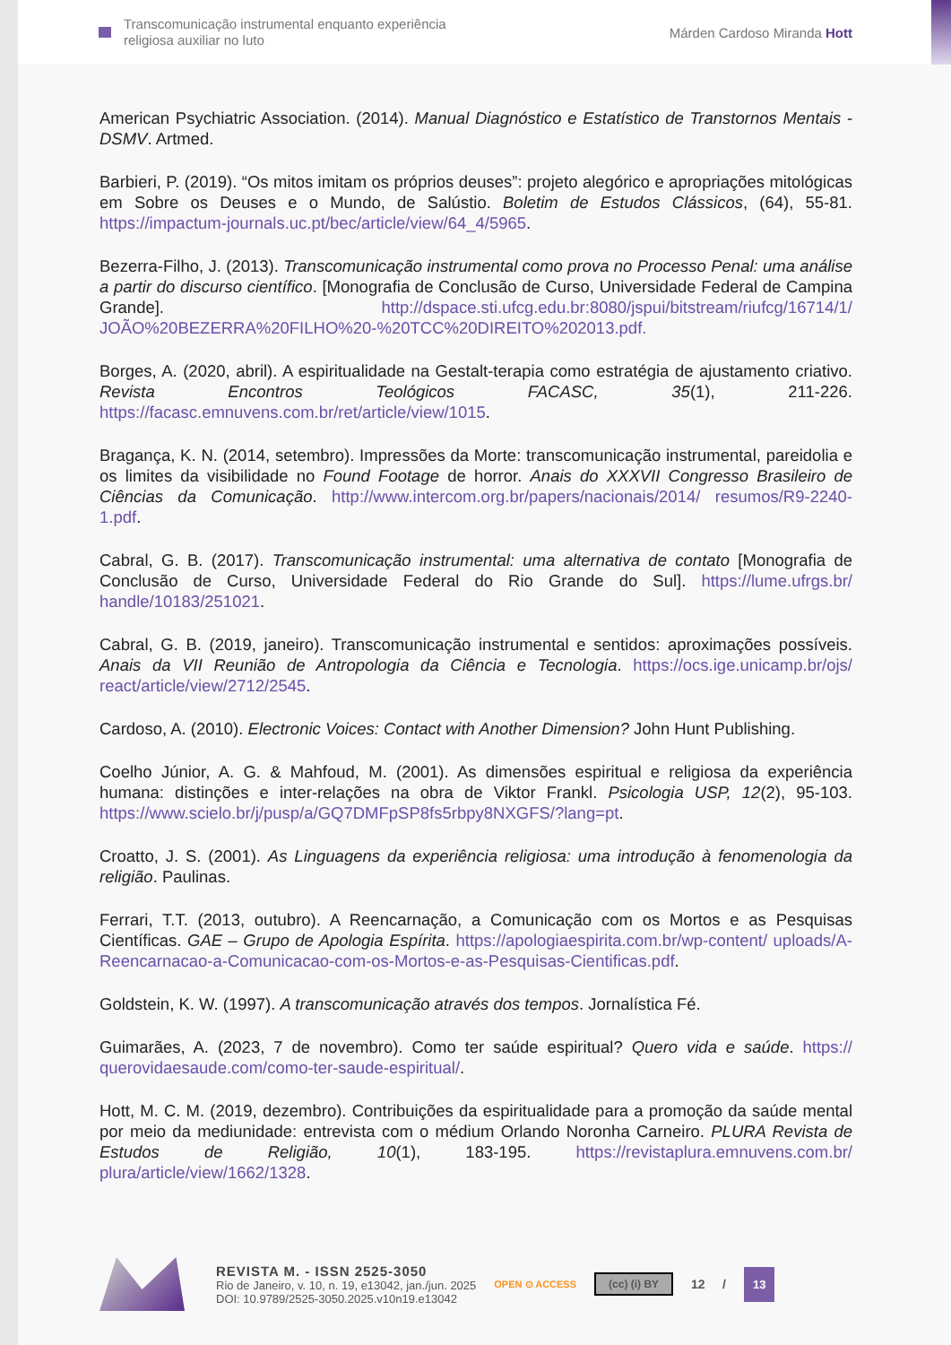Transcomunicação instrumental enquanto experiência
religiosa auxiliar no luto
Márden Cardoso Miranda Hott
American Psychiatric Association. (2014). Manual Diagnóstico e Estatístico de Transtornos Mentais - DSMV. Artmed.
Barbieri, P. (2019). “Os mitos imitam os próprios deuses”: projeto alegórico e apropriações mitológicas em Sobre os Deuses e o Mundo, de Salústio. Boletim de Estudos Clássicos, (64), 55-81. https://impactum-journals.uc.pt/bec/article/view/64_4/5965.
Bezerra-Filho, J. (2013). Transcomunicação instrumental como prova no Processo Penal: uma análise a partir do discurso científico. [Monografia de Conclusão de Curso, Universidade Federal de Campina Grande]. http://dspace.sti.ufcg.edu.br:8080/jspui/bitstream/riufcg/16714/1/ JOÃO%20BEZERRA%20FILHO%20-%20TCC%20DIREITO%202013.pdf.
Borges, A. (2020, abril). A espiritualidade na Gestalt-terapia como estratégia de ajustamento criativo. Revista Encontros Teológicos FACASC, 35(1), 211-226. https://facasc.emnuvens.com.br/ret/article/view/1015.
Bragança, K. N. (2014, setembro). Impressões da Morte: transcomunicação instrumental, pareidolia e os limites da visibilidade no Found Footage de horror. Anais do XXXVII Congresso Brasileiro de Ciências da Comunicação. http://www.intercom.org.br/papers/nacionais/2014/ resumos/R9-2240-1.pdf.
Cabral, G. B. (2017). Transcomunicação instrumental: uma alternativa de contato [Monografia de Conclusão de Curso, Universidade Federal do Rio Grande do Sul]. https://lume.ufrgs.br/ handle/10183/251021.
Cabral, G. B. (2019, janeiro). Transcomunicação instrumental e sentidos: aproximações possíveis. Anais da VII Reunião de Antropologia da Ciência e Tecnologia. https://ocs.ige.unicamp.br/ojs/ react/article/view/2712/2545.
Cardoso, A. (2010). Electronic Voices: Contact with Another Dimension? John Hunt Publishing.
Coelho Júnior, A. G. & Mahfoud, M. (2001). As dimensões espiritual e religiosa da experiência humana: distinções e inter-relações na obra de Viktor Frankl. Psicologia USP, 12(2), 95-103. https://www.scielo.br/j/pusp/a/GQ7DMFpSP8fs5rbpy8NXGFS/?lang=pt.
Croatto, J. S. (2001). As Linguagens da experiência religiosa: uma introdução à fenomenologia da religião. Paulinas.
Ferrari, T.T. (2013, outubro). A Reencarnação, a Comunicação com os Mortos e as Pesquisas Científicas. GAE – Grupo de Apologia Espírita. https://apologiaespirita.com.br/wp-content/ uploads/A-Reencarnacao-a-Comunicacao-com-os-Mortos-e-as-Pesquisas-Cientificas.pdf.
Goldstein, K. W. (1997). A transcomunicação através dos tempos. Jornalística Fé.
Guimarães, A. (2023, 7 de novembro). Como ter saúde espiritual? Quero vida e saúde. https:// querovidaesaude.com/como-ter-saude-espiritual/.
Hott, M. C. M. (2019, dezembro). Contribuições da espiritualidade para a promoção da saúde mental por meio da mediunidade: entrevista com o médium Orlando Noronha Carneiro. PLURA Revista de Estudos de Religião, 10(1), 183-195. https://revistaplura.emnuvens.com.br/ plura/article/view/1662/1328.
REVISTA M. - ISSN 2525-3050
Rio de Janeiro, v. 10, n. 19, e13042, jan./jun. 2025
DOI: 10.9789/2525-3050.2025.v10n19.e13042
OPEN ⊙ ACCESS
(cc) (i) BY
12 /
13